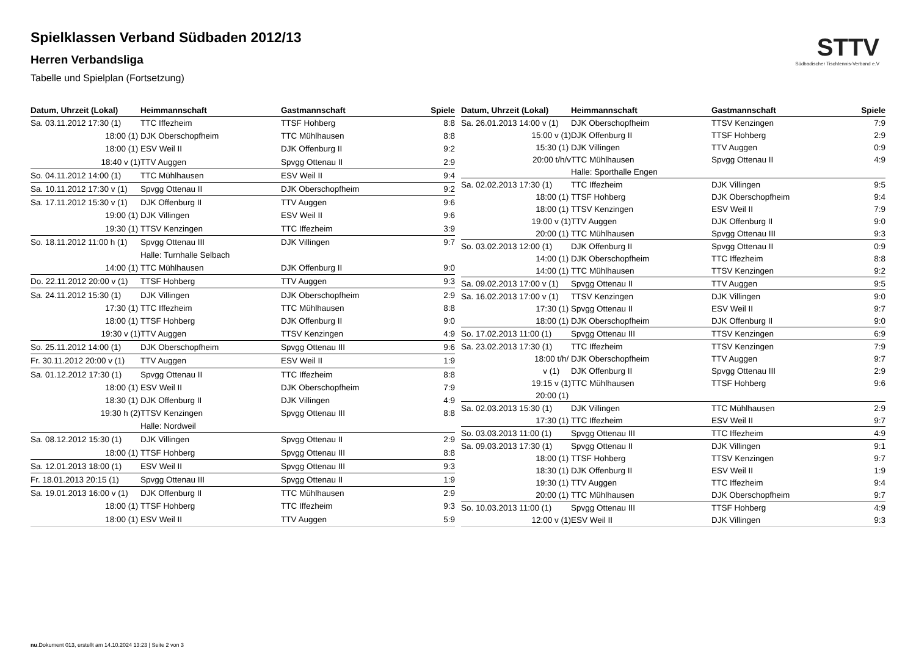Spielklassen Verband Südbaden 2012/13
Herren Verbandsliga
Tabelle und Spielplan (Fortsetzung)
STTV
Südbadischer Tischtennis-Verband e.V
| Datum, Uhrzeit (Lokal) | Heimmannschaft | Gastmannschaft | Spiele |
| --- | --- | --- | --- |
| Sa. 03.11.2012 17:30 (1) | TTC Iffezheim | TTSF Hohberg | 8:8 |
| 18:00 (1) | DJK Oberschopfheim | TTC Mühlhausen | 8:8 |
| 18:00 (1) | ESV Weil II | DJK Offenburg II | 9:2 |
| 18:40 v (1) | TTV Auggen | Spvgg Ottenau II | 2:9 |
| So. 04.11.2012 14:00 (1) | TTC Mühlhausen | ESV Weil II | 9:4 |
| Sa. 10.11.2012 17:30 v (1) | Spvgg Ottenau II | DJK Oberschopfheim | 9:2 |
| Sa. 17.11.2012 15:30 v (1) | DJK Offenburg II | TTV Auggen | 9:6 |
| 19:00 (1) | DJK Villingen | ESV Weil II | 9:6 |
| 19:30 (1) | TTSV Kenzingen | TTC Iffezheim | 3:9 |
| So. 18.11.2012 11:00 h (1) | Spvgg Ottenau III | DJK Villingen | 9:7 |
| | Halle: Turnhalle Selbach | | |
| 14:00 (1) | TTC Mühlhausen | DJK Offenburg II | 9:0 |
| Do. 22.11.2012 20:00 v (1) | TTSF Hohberg | TTV Auggen | 9:3 |
| Sa. 24.11.2012 15:30 (1) | DJK Villingen | DJK Oberschopfheim | 2:9 |
| 17:30 (1) | TTC Iffezheim | TTC Mühlhausen | 8:8 |
| 18:00 (1) | TTSF Hohberg | DJK Offenburg II | 9:0 |
| 19:30 v (1) | TTV Auggen | TTSV Kenzingen | 4:9 |
| So. 25.11.2012 14:00 (1) | DJK Oberschopfheim | Spvgg Ottenau III | 9:6 |
| Fr. 30.11.2012 20:00 v (1) | TTV Auggen | ESV Weil II | 1:9 |
| Sa. 01.12.2012 17:30 (1) | Spvgg Ottenau II | TTC Iffezheim | 8:8 |
| 18:00 (1) | ESV Weil II | DJK Oberschopfheim | 7:9 |
| 18:30 (1) | DJK Offenburg II | DJK Villingen | 4:9 |
| 19:30 h (2) | TTSV Kenzingen | Spvgg Ottenau III | 8:8 |
| | Halle: Nordweil | | |
| Sa. 08.12.2012 15:30 (1) | DJK Villingen | Spvgg Ottenau II | 2:9 |
| 18:00 (1) | TTSF Hohberg | Spvgg Ottenau III | 8:8 |
| Sa. 12.01.2013 18:00 (1) | ESV Weil II | Spvgg Ottenau III | 9:3 |
| Fr. 18.01.2013 20:15 (1) | Spvgg Ottenau III | Spvgg Ottenau II | 1:9 |
| Sa. 19.01.2013 16:00 v (1) | DJK Offenburg II | TTC Mühlhausen | 2:9 |
| 18:00 (1) | TTSF Hohberg | TTC Iffezheim | 9:3 |
| 18:00 (1) | ESV Weil II | TTV Auggen | 5:9 |
| Datum, Uhrzeit (Lokal) | Heimmannschaft | Gastmannschaft | Spiele |
| --- | --- | --- | --- |
| Sa. 26.01.2013 14:00 v (1) | DJK Oberschopfheim | TTSV Kenzingen | 7:9 |
| 15:00 v (1) | DJK Offenburg II | TTSF Hohberg | 2:9 |
| 15:30 (1) | DJK Villingen | TTV Auggen | 0:9 |
| 20:00 t/h/v | TTC Mühlhausen | Spvgg Ottenau II | 4:9 |
| | Halle: Sporthalle Engen | | |
| Sa. 02.02.2013 17:30 (1) | TTC Iffezheim | DJK Villingen | 9:5 |
| 18:00 (1) | TTSF Hohberg | DJK Oberschopfheim | 9:4 |
| 18:00 (1) | TTSV Kenzingen | ESV Weil II | 7:9 |
| 19:00 v (1) | TTV Auggen | DJK Offenburg II | 9:0 |
| 20:00 (1) | TTC Mühlhausen | Spvgg Ottenau III | 9:3 |
| So. 03.02.2013 12:00 (1) | DJK Offenburg II | Spvgg Ottenau II | 0:9 |
| 14:00 (1) | DJK Oberschopfheim | TTC Iffezheim | 8:8 |
| 14:00 (1) | TTC Mühlhausen | TTSV Kenzingen | 9:2 |
| Sa. 09.02.2013 17:00 v (1) | Spvgg Ottenau II | TTV Auggen | 9:5 |
| Sa. 16.02.2013 17:00 v (1) | TTSV Kenzingen | DJK Villingen | 9:0 |
| 17:30 (1) | Spvgg Ottenau II | ESV Weil II | 9:7 |
| 18:00 (1) | DJK Oberschopfheim | DJK Offenburg II | 9:0 |
| So. 17.02.2013 11:00 (1) | Spvgg Ottenau III | TTSV Kenzingen | 6:9 |
| Sa. 23.02.2013 17:30 (1) | TTC Iffezheim | TTSV Kenzingen | 7:9 |
| 18:00 t/h/ | DJK Oberschopfheim | TTV Auggen | 9:7 |
| v (1) | DJK Offenburg II | Spvgg Ottenau III | 2:9 |
| 19:15 v (1) | TTC Mühlhausen | TTSF Hohberg | 9:6 |
| 20:00 (1) | | | |
| Sa. 02.03.2013 15:30 (1) | DJK Villingen | TTC Mühlhausen | 2:9 |
| 17:30 (1) | TTC Iffezheim | ESV Weil II | 9:7 |
| So. 03.03.2013 11:00 (1) | Spvgg Ottenau III | TTC Iffezheim | 4:9 |
| Sa. 09.03.2013 17:30 (1) | Spvgg Ottenau II | DJK Villingen | 9:1 |
| 18:00 (1) | TTSF Hohberg | TTSV Kenzingen | 9:7 |
| 18:30 (1) | DJK Offenburg II | ESV Weil II | 1:9 |
| 19:30 (1) | TTV Auggen | TTC Iffezheim | 9:4 |
| 20:00 (1) | TTC Mühlhausen | DJK Oberschopfheim | 9:7 |
| So. 10.03.2013 11:00 (1) | Spvgg Ottenau III | TTSF Hohberg | 4:9 |
| 12:00 v (1) | ESV Weil II | DJK Villingen | 9:3 |
nu.Dokument 013, erstellt am 14.10.2024 13:23 | Seite 2 von 3